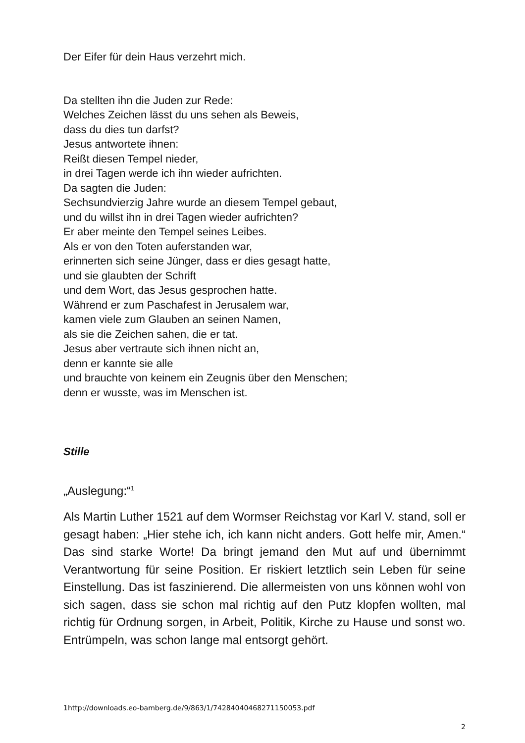Der Eifer für dein Haus verzehrt mich.
Da stellten ihn die Juden zur Rede:
Welches Zeichen lässt du uns sehen als Beweis,
dass du dies tun darfst?
Jesus antwortete ihnen:
Reißt diesen Tempel nieder,
in drei Tagen werde ich ihn wieder aufrichten.
Da sagten die Juden:
Sechsundvierzig Jahre wurde an diesem Tempel gebaut,
und du willst ihn in drei Tagen wieder aufrichten?
Er aber meinte den Tempel seines Leibes.
Als er von den Toten auferstanden war,
erinnerten sich seine Jünger, dass er dies gesagt hatte,
und sie glaubten der Schrift
und dem Wort, das Jesus gesprochen hatte.
Während er zum Paschafest in Jerusalem war,
kamen viele zum Glauben an seinen Namen,
als sie die Zeichen sahen, die er tat.
Jesus aber vertraute sich ihnen nicht an,
denn er kannte sie alle
und brauchte von keinem ein Zeugnis über den Menschen;
denn er wusste, was im Menschen ist.
Stille
„Auslegung:“<sup>1</sup>
Als Martin Luther 1521 auf dem Wormser Reichstag vor Karl V. stand, soll er gesagt haben: „Hier stehe ich, ich kann nicht anders. Gott helfe mir, Amen.“ Das sind starke Worte! Da bringt jemand den Mut auf und übernimmt Verantwortung für seine Position. Er riskiert letztlich sein Leben für seine Einstellung. Das ist faszinierend. Die allermeisten von uns können wohl von sich sagen, dass sie schon mal richtig auf den Putz klopfen wollten, mal richtig für Ordnung sorgen, in Arbeit, Politik, Kirche zu Hause und sonst wo. Entrümpeln, was schon lange mal entsorgt gehört.
1http://downloads.eo-bamberg.de/9/863/1/74284040468271150053.pdf
2